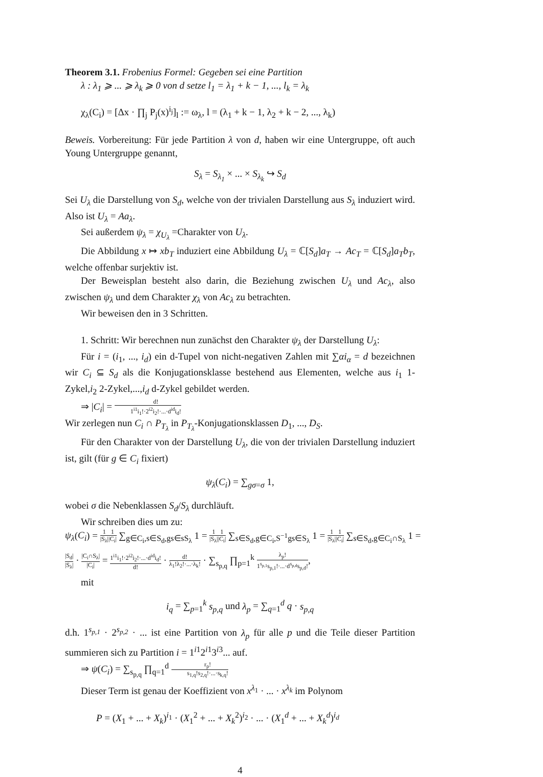Theorem 3.1. Frobenius Formel: Gegeben sei eine Partition
λ : λ<sub>1</sub> ⩾ ... ⩾ λ<sub>k</sub> ⩾ 0 von d setze l<sub>1</sub> = λ<sub>1</sub> + k − 1, ..., l<sub>k</sub> = λ<sub>k</sub>
χ<sub>λ</sub>(C<sub>i</sub>) = [Δx · ∏<sub>j</sub> P<sub>j</sub>(x)<sup>i<sub>j</sub></sup>]<sub>l</sub> := ω<sub>λ</sub>, l = (λ<sub>1</sub> + k − 1, λ<sub>2</sub> + k − 2, ..., λ<sub>k</sub>)
Beweis. Vorbereitung: Für jede Partition λ von d, haben wir eine Untergruppe, oft auch Young Untergruppe genannt,
S<sub>λ</sub> = S<sub>λ<sub>1</sub></sub> × ... × S<sub>λ<sub>k</sub></sub> ↪ S<sub>d</sub>
Sei U<sub>λ</sub> die Darstellung von S<sub>d</sub>, welche von der trivialen Darstellung aus S<sub>λ</sub> induziert wird. Also ist U<sub>λ</sub> = Aa<sub>λ</sub>.
Sei außerdem ψ<sub>λ</sub> = χ<sub>U<sub>λ</sub></sub> =Charakter von U<sub>λ</sub>.
Die Abbildung x ↦ xb<sub>T</sub> induziert eine Abbildung U<sub>λ</sub> = ℂ[S<sub>d</sub>]a<sub>T</sub> → Ac<sub>T</sub> = ℂ[S<sub>d</sub>]a<sub>T</sub>b<sub>T</sub>, welche offenbar surjektiv ist.
Der Beweisplan besteht also darin, die Beziehung zwischen U<sub>λ</sub> und Ac<sub>λ</sub>, also zwischen ψ<sub>λ</sub> und dem Charakter χ<sub>λ</sub> von Ac<sub>λ</sub> zu betrachten.
Wir beweisen den in 3 Schritten.
1. Schritt: Wir berechnen nun zunächst den Charakter ψ<sub>λ</sub> der Darstellung U<sub>λ</sub>:
Für i = (i<sub>1</sub>, ..., i<sub>d</sub>) ein d-Tupel von nicht-negativen Zahlen mit ∑αi<sub>α</sub> = d bezeichnen wir C<sub>i</sub> ⊆ S<sub>d</sub> als die Konjugationsklasse bestehend aus Elementen, welche aus i<sub>1</sub> 1-Zykel,i<sub>2</sub> 2-Zykel,...,i<sub>d</sub> d-Zykel gebildet werden.
⇒ |C<sub>i</sub>| = d! 1<sup>i1</sup>i<sub>1</sub>!·2<sup>i2</sup>i<sub>2</sub>!·...·d<sup>id</sup>i<sub>d</sub>!
Wir zerlegen nun C<sub>i</sub> ∩ P<sub>T<sub>λ</sub></sub> in P<sub>T<sub>λ</sub></sub>-Konjugationsklassen D<sub>1</sub>, ..., D<sub>S</sub>.
Für den Charakter von der Darstellung U<sub>λ</sub>, die von der trivialen Darstellung induziert ist, gilt (für g ∈ C<sub>i</sub> fixiert)
ψ<sub>λ</sub>(C<sub>i</sub>) = ∑<sub>gσ=σ</sub> 1,
wobei σ die Nebenklassen S<sub>d</sub>/S<sub>λ</sub> durchläuft.
Wir schreiben dies um zu:
ψ<sub>λ</sub>(C<sub>i</sub>) = 1 |S<sub>λ</sub>|1 |C<sub>i</sub>| ∑<sub>g∈C<sub>i</sub>,s∈S<sub>d</sub>,gs∈sS<sub>λ</sub></sub> 1 = 1 |S<sub>λ</sub>|1 |C<sub>i</sub>| ∑<sub>s∈S<sub>d</sub>,g∈C<sub>i</sub>,S<sup>−1</sup>gs∈S<sub>λ</sub></sub> 1 = 1 |S<sub>λ</sub>|1 |C<sub>i</sub>| ∑<sub>s∈S<sub>d</sub>,g∈C<sub>i</sub>∩S<sub>λ</sub></sub> 1 =
|S<sub>d</sub>| |S<sub>λ</sub>| · |C<sub>i</sub>∩S<sub>λ</sub>| |C<sub>i</sub>| = 1<sup>i1</sup>i<sub>1</sub>!·2<sup>i2</sup>i<sub>2</sub>!·...·d<sup>id</sup>i<sub>d</sub>! d! · d! λ<sub>1</sub>!λ<sub>2</sub>!·...·λ<sub>k</sub>! · ∑<sub>s<sub>p,q</sub></sub> ∏<sub>p=1</sub><sup>k</sup> λ<sub>p</sub>! 1<sup>s<sub>p,1</sub></sup>s<sub>p,1</sub>!·...·d<sup>s<sub>p,d</sub></sup>s<sub>p,d</sub>!,
mit
i<sub>q</sub> = ∑<sub>p=1</sub><sup>k</sup> s<sub>p,q</sub> und λ<sub>p</sub> = ∑<sub>q=1</sub><sup>d</sup> q · s<sub>p,q</sub>
d.h. 1<sup>s<sub>p,1</sub></sup> · 2<sup>s<sub>p,2</sub></sup> · ... ist eine Partition von λ<sub>p</sub> für alle p und die Teile dieser Partition summieren sich zu Partition i = 1<sup>i1</sup>2<sup>i1</sup>3<sup>i3</sup>... auf.
⇒ ψ(C<sub>i</sub>) = ∑<sub>s<sub>p,q</sub></sub> ∏<sub>q=1</sub><sup>d</sup> r<sub>p</sub>! s<sub>1,q</sub>!s<sub>2,q</sub>!·...·s<sub>k,q</sub>!
Dieser Term ist genau der Koeffizient von x<sup>λ<sub>1</sub></sup> · ... · x<sup>λ<sub>k</sub></sup> im Polynom
P = (X<sub>1</sub> + ... + X<sub>k</sub>)<sup>i<sub>1</sub></sup> · (X<sub>1</sub><sup>2</sup> + ... + X<sub>k</sub><sup>2</sup>)<sup>i<sub>2</sub></sup> · ... · (X<sub>1</sub><sup>d</sup> + ... + X<sub>k</sub><sup>d</sup>)<sup>i<sub>d</sub></sup>
4